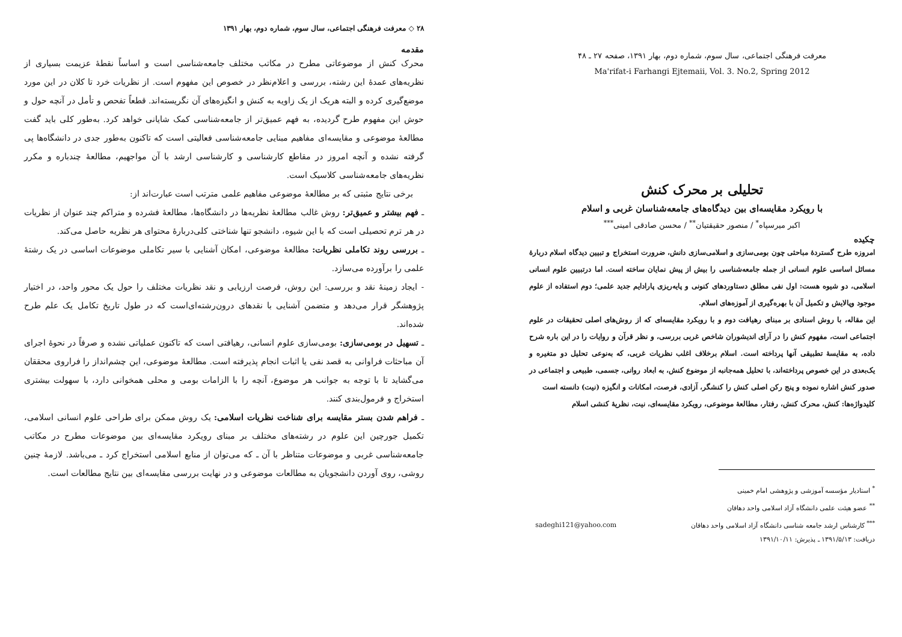معرفت فرهنگی اجتماعی، سال سوم، شماره دوم، بهار ۱۳۹۱، صفحه ۲۷ ـ ۴۸
Ma'rifat-i Farhangi Ejtemaii, Vol. 3. No.2, Spring 2012
تحلیلی بر محرک کنش
با رویکرد مقایسه‌ای بین دیدگاه‌های جامعه‌شناسان غربی و اسلام
اکبر میرسپاه<sup>*</sup> / منصور حقیقتیان<sup>**</sup> / محسن صادقی امینی<sup>***</sup>
چکیده
امروزه طرح گستردهٔ مباحثی چون بومی‌سازی و اسلامی‌سازی دانش، ضرورت استخراج و تبیین دیدگاه اسلام دربارهٔ مسائل اساسی علوم انسانی از جمله جامعه‌شناسی را بیش از پیش نمایان ساخته است. اما درتبیین علوم انسانی اسلامی، دو شیوه هست: اول نفی مطلق دستاوردهای کنونی و پایه‌ریزی پارادایم جدید علمی؛ دوم استفاده از علوم موجود وپالایش و تکمیل آن با بهره‌گیری از آموزه‌های اسلام.
این مقاله، با روش اسنادی بر مبنای رهیافت دوم و با رویکرد مقایسه‌ای که از روش‌های اصلی تحقیقات در علوم اجتماعی است، مفهوم کنش را در آرای اندیشوران شاخص غربی بررسی، و نظر قرآن و روایات را در این باره شرح داده، به مقایسهٔ تطبیقی آنها پرداخته است. اسلام برخلاف اغلب نظریات غربی، که به‌نوعی تحلیل دو متغیره و یک‌بعدی در این خصوص پرداخته‌اند، با تحلیل همه‌جانبه از موضوع کنش، به ابعاد روانی، جسمی، طبیعی و اجتماعی در صدور کنش اشاره نموده و پنج رکن اصلی کنش را کنشگر، آزادی، فرصت، امکانات و انگیزه (نیت) دانسته است
کلیدواژه‌ها: کنش، محرک کنش، رفتار، مطالعهٔ موضوعی، رویکرد مقایسه‌ای، نیت، نظریهٔ کنشی اسلام
<sup>*</sup> استادیار مؤسسه آموزشی و پژوهشی امام خمینی
<sup>**</sup> عضو هیئت علمی دانشگاه آزاد اسلامی واحد دهاقان
<sup>***</sup> کارشناس ارشد جامعه شناسی دانشگاه آزاد اسلامی واحد دهاقان sadeghi121@yahoo.com
دریافت: ۱۳۹۱/۵/۱۳ ـ پذیرش: ۱۳۹۱/۱۰/۱۱
۲۸ ◇ معرفت فرهنگی اجتماعی، سال سوم، شماره دوم، بهار ۱۳۹۱
مقدمه
محرک کنش از موضوعاتی مطرح در مکاتب مختلف جامعه‌شناسی است و اساساً نقطهٔ عزیمت بسیاری از نظریه‌های عمدهٔ این رشته، بررسی و اعلام‌نظر در خصوص این مفهوم است. از نظریات خرد تا کلان در این مورد موضع‌گیری کرده و البته هریک از یک زاویه به کنش و انگیزه‌های آن نگریسته‌اند. قطعاً تفحص و تأمل در آنچه حول و حوش این مفهوم طرح گردیده، به فهم عمیق‌تر از جامعه‌شناسی کمک شایانی خواهد کرد. به‌طور کلی باید گفت مطالعهٔ موضوعی و مقایسه‌ای مفاهیم مبنایی جامعه‌شناسی فعالیتی است که تاکنون به‌طور جدی در دانشگاه‌ها پی گرفته نشده و آنچه امروز در مقاطع کارشناسی و کارشناسی ارشد با آن مواجهیم، مطالعهٔ چندباره و مکرر نظریه‌های جامعه‌شناسی کلاسیک است.
برخی نتایج مثبتی که بر مطالعهٔ موضوعی مفاهیم علمی مترتب است عبارت‌اند از:
ـ فهم بیشتر و عمیق‌تر: روش غالب مطالعهٔ نظریه‌ها در دانشگاه‌ها، مطالعهٔ فشرده و متراکم چند عنوان از نظریات در هر ترم تحصیلی است که با این شیوه، دانشجو تنها شناختی کلی‌دربارهٔ محتوای هر نظریه حاصل می‌کند.
ـ بررسی روند تکاملی نظریات: مطالعهٔ موضوعی، امکان آشنایی با سیر تکاملی موضوعات اساسی در یک رشتهٔ علمی را برآورده می‌سازد.
- ایجاد زمینهٔ نقد و بررسی: این روش، فرصت ارزیابی و نقد نظریات مختلف را حول یک محور واحد، در اختیار پژوهشگر قرار می‌دهد و متضمن آشنایی با نقدهای درون‌رشته‌ای‌است که در طول تاریخ تکامل یک علم طرح شده‌اند.
ـ تسهیل در بومی‌سازی: بومی‌سازی علوم انسانی، رهیافتی است که تاکنون عملیاتی نشده و صرفاً در نحوهٔ اجرای آن مباحثات فراوانی به قصد نفی یا اثبات انجام پذیرفته است. مطالعهٔ موضوعی، این چشم‌انداز را فراروی محققان می‌گشاید تا با توجه به جوانب هر موضوع، آنچه را با الزامات بومی و محلی همخوانی دارد، با سهولت بیشتری استخراج و فرمول‌بندی کنند.
ـ فراهم شدن بستر مقایسه برای شناخت نظریات اسلامی: یک روش ممکن برای طراحی علوم انسانی اسلامی، تکمیل جورچین این علوم در رشته‌های مختلف بر مبنای رویکرد مقایسه‌ای بین موضوعات مطرح در مکاتب جامعه‌شناسی غربی و موضوعات متناظر با آن ـ که می‌توان از منابع اسلامی استخراج کرد ـ می‌باشد. لازمهٔ چنین روشی، روی آوردن دانشجویان به مطالعات موضوعی و در نهایت بررسی مقایسه‌ای بین نتایج مطالعات است.